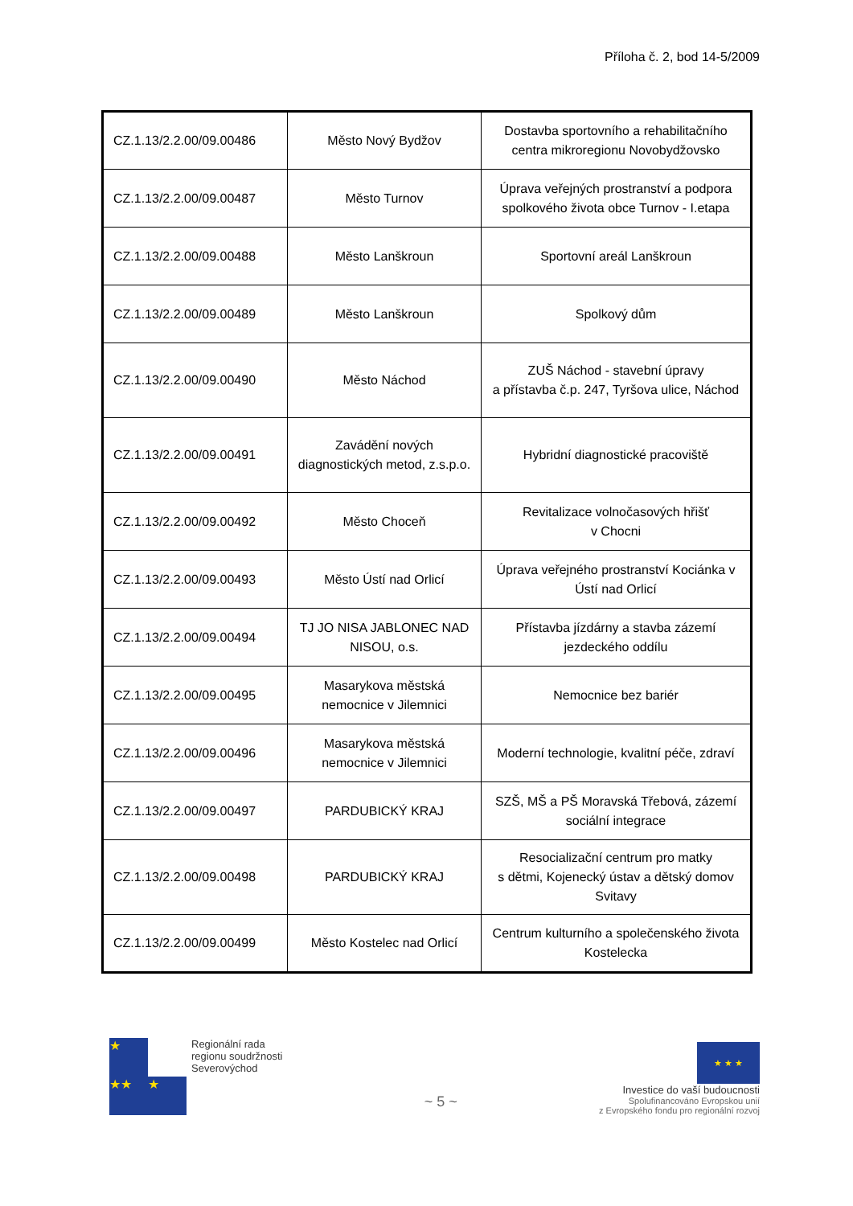Příloha č. 2, bod 14-5/2009
| CZ.1.13/2.2.00/09.00486 | Město Nový Bydžov | Dostavba sportovního a rehabilitačního centra mikroregionu Novobydžovsko |
| CZ.1.13/2.2.00/09.00487 | Město Turnov | Úprava veřejných prostranství a podpora spolkového života obce Turnov - I.etapa |
| CZ.1.13/2.2.00/09.00488 | Město Lanškroun | Sportovní areál Lanškroun |
| CZ.1.13/2.2.00/09.00489 | Město Lanškroun | Spolkový dům |
| CZ.1.13/2.2.00/09.00490 | Město Náchod | ZUŠ Náchod - stavební úpravy a přístavba č.p. 247, Tyršova ulice, Náchod |
| CZ.1.13/2.2.00/09.00491 | Zavádění nových diagnostických metod, z.s.p.o. | Hybridní diagnostické pracoviště |
| CZ.1.13/2.2.00/09.00492 | Město Choceň | Revitalizace volnočasových hřišť v Chocni |
| CZ.1.13/2.2.00/09.00493 | Město Ústí nad Orlicí | Úprava veřejného prostranství Kociánka v Ústí nad Orlicí |
| CZ.1.13/2.2.00/09.00494 | TJ JO NISA JABLONEC NAD NISOU, o.s. | Přístavba jízdárny a stavba zázemí jezdeckého oddílu |
| CZ.1.13/2.2.00/09.00495 | Masarykova městská nemocnice v Jilemnici | Nemocnice bez bariér |
| CZ.1.13/2.2.00/09.00496 | Masarykova městská nemocnice v Jilemnici | Moderní technologie, kvalitní péče, zdraví |
| CZ.1.13/2.2.00/09.00497 | PARDUBICKÝ KRAJ | SZŠ, MŠ a PŠ Moravská Třebová, zázemí sociální integrace |
| CZ.1.13/2.2.00/09.00498 | PARDUBICKÝ KRAJ | Resocializační centrum pro matky s dětmi, Kojenecký ústav a dětský domov Svitavy |
| CZ.1.13/2.2.00/09.00499 | Město Kostelec nad Orlicí | Centrum kulturního a společenského života Kostelecka |
★
★★ ★
Regionální rada
regionu soudržnosti
Severovýchod
~ 5 ~
★ ★ ★
Investice do vaší budoucnosti
Spolufinancováno Evropskou unií
z Evropského fondu pro regionální rozvoj